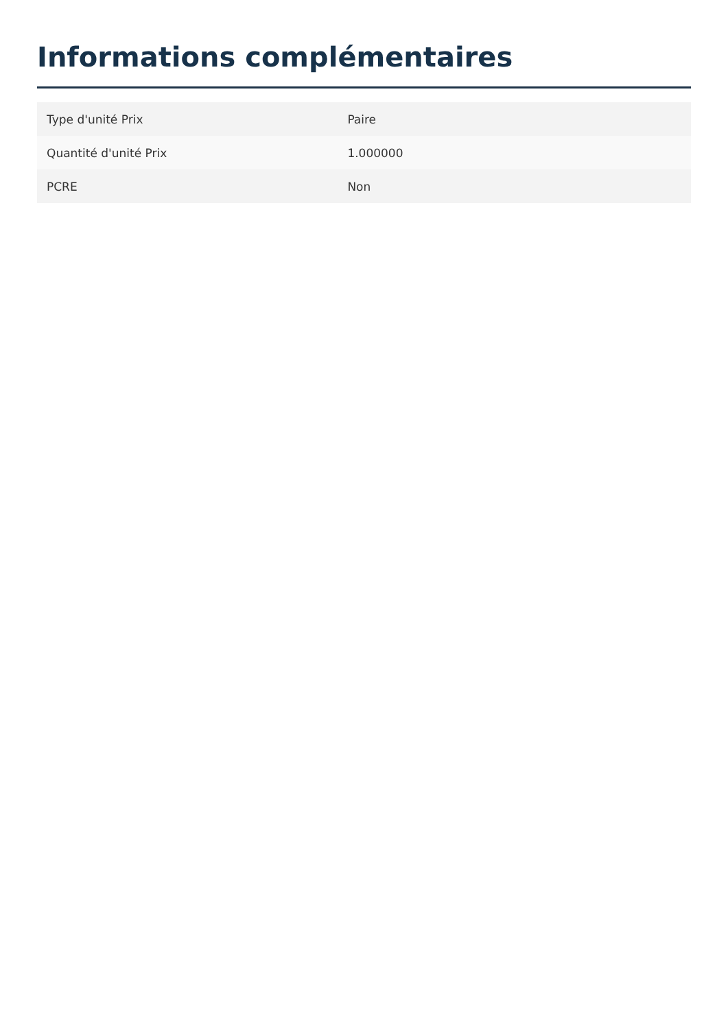Informations complémentaires
| Type d'unité Prix | Paire |
| Quantité d'unité Prix | 1.000000 |
| PCRE | Non |